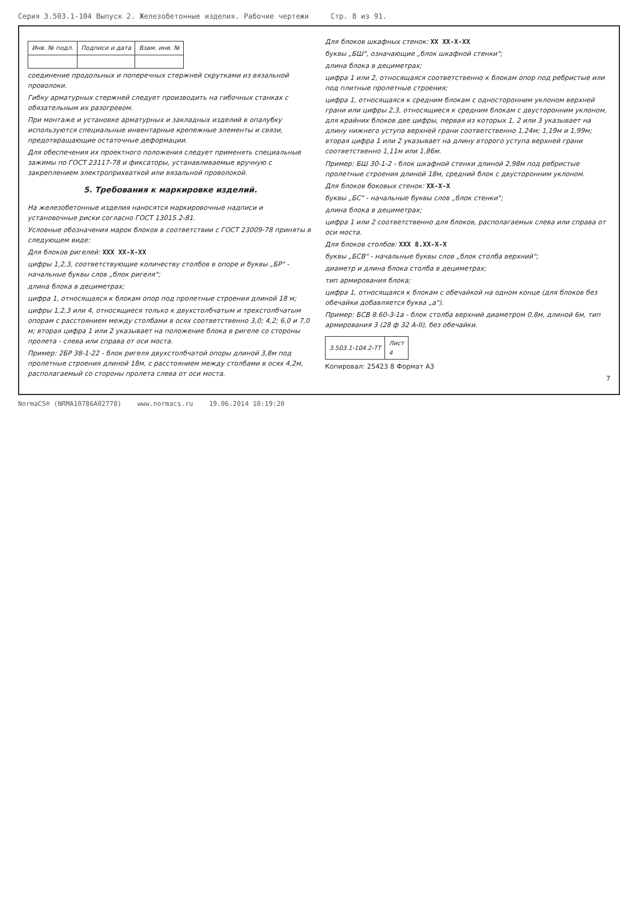Серия 3.503.1-104 Выпуск 2. Железобетонные изделия. Рабочие чертежи Стр. 8 из 91.
| Инв. № подл. | Подписи и дата | Взам. инв. № |
соединение продольных и поперечных стержней скрутками из вязальной проволоки.
Гибку арматурных стержней следует производить на гибочных станках с обязательным их разогревом.
При монтаже и установке арматурных и закладных изделий в опалубку используются специальные инвентарные крепежные элементы и связи, предотвращающие остаточные деформации.
Для обеспечения их проектного положения следует применять специальные зажимы по ГОСТ 23117-78 и фиксаторы, устанавливаемые вручную с закреплением электроприхваткой или вязальной проволокой.
5. Требования к маркировке изделий.
На железобетонные изделия наносятся маркировочные надписи и установочные риски согласно ГОСТ 13015.2-81.
Условные обозначения марок блоков в соответствии с ГОСТ 23009-78 приняты в следующем виде:
Для блоков ригелей: XXX XX-X-XX
цифры 1,2,3, соответствующие количеству столбов в опоре и буквы „БР" - начальные буквы слов „блок ригеля";
длина блока в дециметрах;
цифра 1, относящаяся к блокам опор под пролетные строения длиной 18 м;
цифры 1,2,3 или 4, относящиеся только к двухстолбчатым и трехстолбчатым опорам с расстоянием между столбами в осях соответственно 3,0; 4,2; 6,0 и 7,0 м; вторая цифра 1 или 2 указывает на положение блока в ригеле со стороны пролета - слева или справа от оси моста.
Пример: 2БР 38-1-22 - блок ригеля двухстолбчатой опоры длиной 3,8м под пролетные строения длиной 18м, с расстоянием между столбами в осях 4,2м, располагаемый со стороны пролета слева от оси моста.
Для блоков шкафных стенок: XX XX-X-XX
буквы „БШ", означающие „блок шкафной стенки";
длина блока в дециметрах;
цифра 1 или 2, относящаяся соответственно к блокам опор под ребристые или под плитные пролетные строения;
цифра 1, относящаяся к средним блокам с односторонним уклоном верхней грани или цифры 2,3, относящиеся к средним блокам с двусторонним уклоном, для крайних блоков две цифры, первая из которых 1, 2 или 3 указывает на длину нижнего уступа верхней грани соответственно 1,24м; 1,19м и 1,99м; вторая цифра 1 или 2 указывает на длину второго уступа верхней грани соответственно 1,11м или 1,86м.
Пример: БШ 30-1-2 - блок шкафной стенки длиной 2,98м под ребристые пролетные строения длиной 18м, средний блок с двусторонним уклоном.
Для блоков боковых стенок: XX-X-X
буквы „БС" - начальные буквы слов „блок стенки";
длина блока в дециметрах;
цифра 1 или 2 соответственно для блоков, располагаемых слева или справа от оси моста.
Для блоков столбов: XXX 8.XX-X-X
буквы „БСВ" - начальные буквы слов „блок столба верхний";
диаметр и длина блока столба в дециметрах;
тип армирования блока;
цифра 1, относящаяся к блокам с обечайкой на одном конце (для блоков без обечайки добавляется буква „а").
Пример: БСВ 8.60-3-1а - блок столба верхний диаметром 0,8м, длиной 6м, тип армирования 3 (28 ф 32 А-II), без обечайки.
| 3.503.1-104.2-ТТ | Лист 4 |
Копировал: 25423 8 Формат А3
7
NormaCS® (NRMA10786A02778) www.normacs.ru 19.06.2014 10:19:20